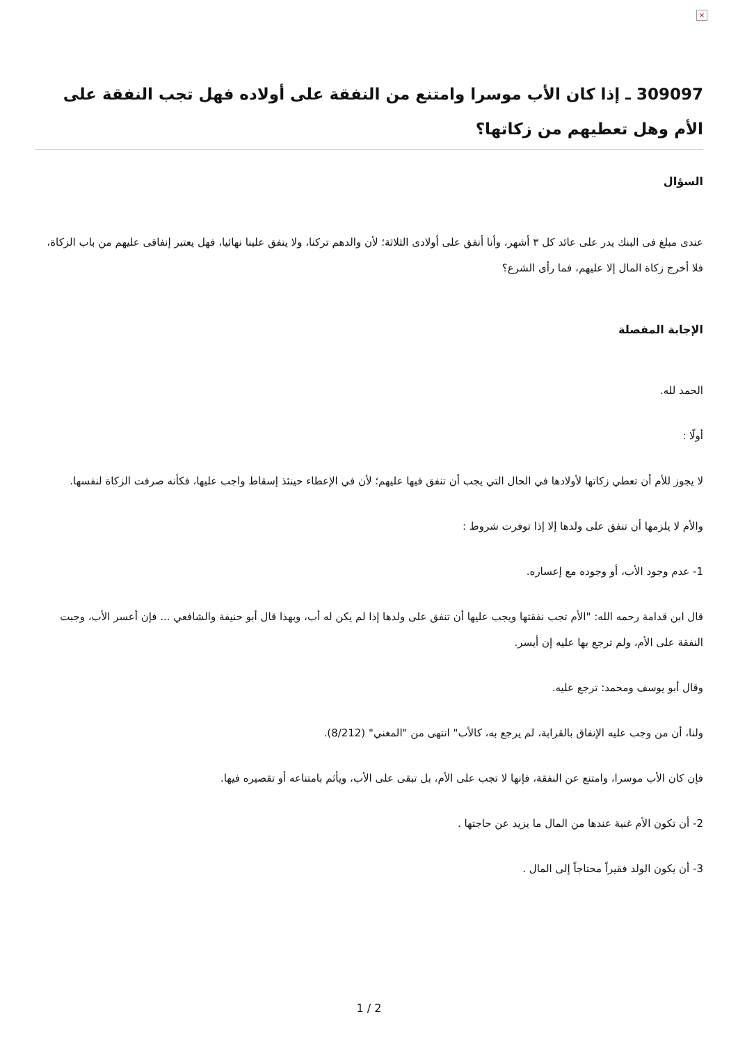×
309097 ـ إذا كان الأب موسرا وامتنع من النفقة على أولاده فهل تجب النفقة على الأم وهل تعطيهم من زكاتها؟
السؤال
عندى مبلغ فى البنك يدر على عائد كل ٣ أشهر، وأنا أنفق على أولادى الثلاثة؛ لأن والدهم تركنا، ولا ينفق علينا نهائيا، فهل يعتبر إنفاقى عليهم من باب الزكاة، فلا أخرج زكاة المال إلا عليهم، فما رأى الشرع؟
الإجابة المفصلة
الحمد لله.
أولًا :
لا يجوز للأم أن تعطي زكاتها لأولادها في الحال التي يجب أن تنفق فيها عليهم؛ لأن في الإعطاء حينئذ إسقاط واجب عليها، فكأنه صرفت الزكاة لنفسها.
والأم لا يلزمها أن تنفق على ولدها إلا إذا توفرت شروط :
1- عدم وجود الأب، أو وجوده مع إعساره.
قال ابن قدامة رحمه الله: "الأم تجب نفقتها ويجب عليها أن تنفق على ولدها إذا لم يكن له أب، وبهذا قال أبو حنيفة والشافعي ... فإن أعسر الأب، وجبت النفقة على الأم، ولم ترجع بها عليه إن أيسر.
وقال أبو يوسف ومحمد: ترجع عليه.
ولنا، أن من وجب عليه الإنفاق بالقرابة، لم يرجع به، كالأب" انتهى من "المغني" (8/212).
فإن كان الأب موسرا، وامتنع عن النفقة، فإنها لا تجب على الأم، بل تبقى على الأب، ويأثم بامتناعه أو تقصيره فيها.
2- أن تكون الأم غنية عندها من المال ما يزيد عن حاجتها .
3- أن يكون الولد فقيراً محتاجاً إلى المال .
1 / 2